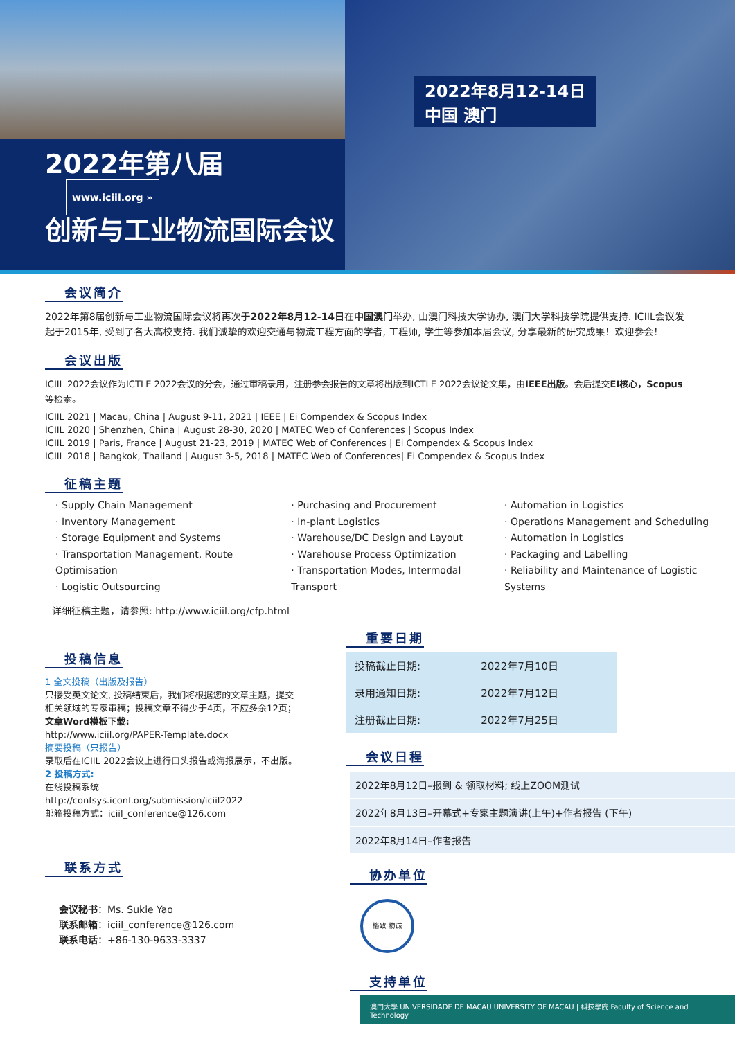2022年第八届 www.iciil.org »
创新与工业物流国际会议
2022年8月12-14日
中国 澳门
会议简介
2022年第8届创新与工业物流国际会议将再次于2022年8月12-14日在中国澳门举办, 由澳门科技大学协办, 澳门大学科技学院提供支持. ICIIL会议发起于2015年, 受到了各大高校支持. 我们诚挚的欢迎交通与物流工程方面的学者, 工程师, 学生等参加本届会议, 分享最新的研究成果！欢迎参会！
会议出版
ICIIL 2022会议作为ICTLE 2022会议的分会，通过审稿录用，注册参会报告的文章将出版到ICTLE 2022会议论文集，由IEEE出版。会后提交EI核心，Scopus等检索。
ICIIL 2021 | Macau, China | August 9-11, 2021 | IEEE | Ei Compendex & Scopus Index
ICIIL 2020 | Shenzhen, China | August 28-30, 2020 | MATEC Web of Conferences | Scopus Index
ICIIL 2019 | Paris, France | August 21-23, 2019 | MATEC Web of Conferences | Ei Compendex & Scopus Index
ICIIL 2018 | Bangkok, Thailand | August 3-5, 2018 | MATEC Web of Conferences| Ei Compendex & Scopus Index
征稿主题
· Supply Chain Management
· Inventory Management
· Storage Equipment and Systems
· Transportation Management, Route Optimisation
· Logistic Outsourcing
· Purchasing and Procurement
· In-plant Logistics
· Warehouse/DC Design and Layout
· Warehouse Process Optimization
· Transportation Modes, Intermodal Transport
· Automation in Logistics
· Operations Management and Scheduling
· Automation in Logistics
· Packaging and Labelling
· Reliability and Maintenance of Logistic Systems
详细征稿主题，请参照: http://www.iciil.org/cfp.html
投稿信息
1 全文投稿（出版及报告）
只接受英文论文, 投稿结束后，我们将根据您的文章主题，提交相关领域的专家审稿；投稿文章不得少于4页，不应多余12页；
文章Word模板下载:
http://www.iciil.org/PAPER-Template.docx
摘要投稿（只报告）
录取后在ICIIL 2022会议上进行口头报告或海报展示，不出版。
2 投稿方式:
在线投稿系统
http://confsys.iconf.org/submission/iciil2022
邮箱投稿方式：iciil_conference@126.com
联系方式
会议秘书：Ms. Sukie Yao
联系邮箱：iciil_conference@126.com
联系电话：+86-130-9633-3337
重要日期
| 投稿截止日期: | 2022年7月10日 |
| 录用通知日期: | 2022年7月12日 |
| 注册截止日期: | 2022年7月25日 |
会议日程
2022年8月12日–报到 & 领取材料; 线上ZOOM测试
2022年8月13日–开幕式+专家主题演讲(上午)+作者报告 (下午)
2022年8月14日–作者报告
协办单位
格致 物诚
支持单位
澳門大學 UNIVERSIDADE DE MACAU UNIVERSITY OF MACAU | 科技學院 Faculty of Science and Technology